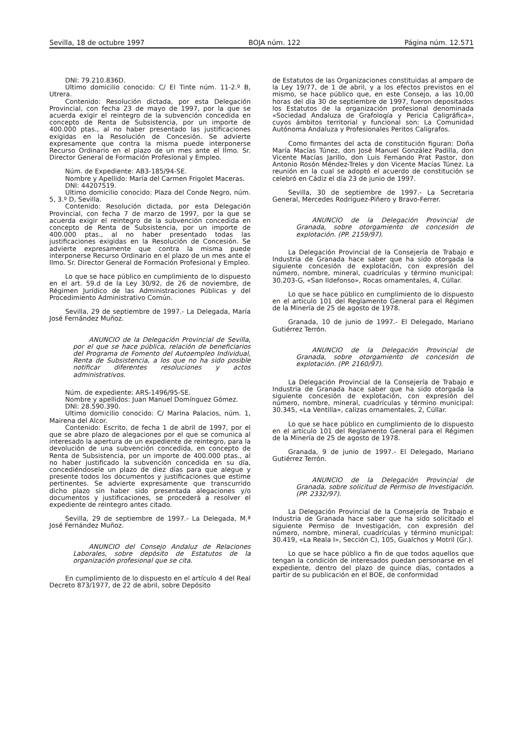Sevilla, 18 de octubre 1997 BOJA núm. 122 Página núm. 12.571
DNI: 79.210.836D.
Ultimo domicilio conocido: C/ El Tinte núm. 11-2.º B, Utrera.
Contenido: Resolución dictada, por esta Delegación Provincial, con fecha 23 de mayo de 1997, por la que se acuerda exigir el reintegro de la subvención concedida en concepto de Renta de Subsistencia, por un importe de 400.000 ptas., al no haber presentado las justificaciones exigidas en la Resolución de Concesión. Se advierte expresamente que contra la misma puede interponerse Recurso Ordinario en el plazo de un mes ante el Ilmo. Sr. Director General de Formación Profesional y Empleo.
Núm. de Expediente: AB3-185/94-SE.
Nombre y Apellido: María del Carmen Frigolet Maceras.
DNI: 44207519.
Ultimo domicilio conocido: Plaza del Conde Negro, núm. 5, 3.º D, Sevilla.
Contenido: Resolución dictada, por esta Delegación Provincial, con fecha 7 de marzo de 1997, por la que se acuerda exigir el reintegro de la subvención concedida en concepto de Renta de Subsistencia, por un importe de 400.000 ptas., al no haber presentado todas las justificaciones exigidas en la Resolución de Concesión. Se advierte expresamente que contra la misma puede interponerse Recurso Ordinario en el plazo de un mes ante el Ilmo. Sr. Director General de Formación Profesional y Empleo.
Lo que se hace público en cumplimiento de lo dispuesto en el art. 59.d de la Ley 30/92, de 26 de noviembre, de Régimen Jurídico de las Administraciones Públicas y del Procedimiento Administrativo Común.
Sevilla, 29 de septiembre de 1997.- La Delegada, María José Fernández Muñoz.
ANUNCIO de la Delegación Provincial de Sevilla, por el que se hace pública, relación de beneficiarios del Programa de Fomento del Autoempleo Individual, Renta de Subsistencia, a los que no ha sido posible notificar diferentes resoluciones y actos administrativos.
Núm. de expediente: ARS-1496/95-SE.
Nombre y apellidos: Juan Manuel Domínguez Gómez.
DNI: 28.590.390.
Ultimo domicilio conocido: C/ Marina Palacios, núm. 1, Mairena del Alcor.
Contenido: Escrito, de fecha 1 de abril de 1997, por el que se abre plazo de alegaciones por el que se comunica al interesado la apertura de un expediente de reintegro, para la devolución de una subvención concedida, en concepto de Renta de Subsistencia, por un importe de 400.000 ptas., al no haber justificado la subvención concedida en su día, concediéndosele un plazo de diez días para que alegue y presente todos los documentos y justificaciones que estime pertinentes. Se advierte expresamente que transcurrido dicho plazo sin haber sido presentada alegaciones y/o documentos y justificaciones, se procederá a resolver el expediente de reintegro antes citado.
Sevilla, 29 de septiembre de 1997.- La Delegada, M.ª José Fernández Muñoz.
ANUNCIO del Consejo Andaluz de Relaciones Laborales, sobre depósito de Estatutos de la organización profesional que se cita.
En cumplimiento de lo dispuesto en el artículo 4 del Real Decreto 873/1977, de 22 de abril, sobre Depósito
de Estatutos de las Organizaciones constituidas al amparo de la Ley 19/77, de 1 de abril, y a los efectos previstos en el mismo, se hace público que, en este Consejo, a las 10,00 horas del día 30 de septiembre de 1997, fueron depositados los Estatutos de la organización profesional denominada «Sociedad Andaluza de Grafología y Pericia Caligráfica», cuyos ámbitos territorial y funcional son: La Comunidad Autónoma Andaluza y Profesionales Peritos Calígrafos.
Como firmantes del acta de constitución figuran: Doña María Macías Túnez, don José Manuel González Padilla, don Vicente Macías Jarillo, don Luis Fernando Prat Pastor, don Antonio Rosón Méndez-Treles y don Vicente Macías Túnez. La reunión en la cual se adoptó el acuerdo de constitución se celebró en Cádiz el día 23 de junio de 1997.
Sevilla, 30 de septiembre de 1997.- La Secretaria General, Mercedes Rodríguez-Piñero y Bravo-Ferrer.
ANUNCIO de la Delegación Provincial de Granada, sobre otorgamiento de concesión de explotación. (PP. 2159/97).
La Delegación Provincial de la Consejería de Trabajo e Industria de Granada hace saber que ha sido otorgada la siguiente concesión de explotación, con expresión del número, nombre, mineral, cuadrículas y término municipal: 30.203-G, «San Ildefonso», Rocas ornamentales, 4, Cúllar.
Lo que se hace público en cumplimiento de lo dispuesto en el artículo 101 del Reglamento General para el Régimen de la Minería de 25 de agosto de 1978.
Granada, 10 de junio de 1997.- El Delegado, Mariano Gutiérrez Terrón.
ANUNCIO de la Delegación Provincial de Granada, sobre otorgamiento de concesión de explotación. (PP. 2160/97).
La Delegación Provincial de la Consejería de Trabajo e Industria de Granada hace saber que ha sido otorgada la siguiente concesión de explotación, con expresión del número, nombre, mineral, cuadrículas y término municipal: 30.345, «La Ventilla», calizas ornamentales, 2, Cúllar.
Lo que se hace público en cumplimiento de lo dispuesto en el artículo 101 del Reglamento General para el Régimen de la Minería de 25 de agosto de 1978.
Granada, 9 de junio de 1997.- El Delegado, Mariano Gutiérrez Terrón.
ANUNCIO de la Delegación Provincial de Granada, sobre solicitud de Permiso de Investigación. (PP. 2332/97).
La Delegación Provincial de la Consejería de Trabajo e Industria de Granada hace saber que ha sido solicitado el siguiente Permiso de Investigación, con expresión del número, nombre, mineral, cuadrículas y término municipal: 30.419, «La Reala I», Sección C), 105, Gualchos y Motril (Gr.).
Lo que se hace público a fin de que todos aquellos que tengan la condición de interesados puedan personarse en el expediente, dentro del plazo de quince días, contados a partir de su publicación en el BOE, de conformidad